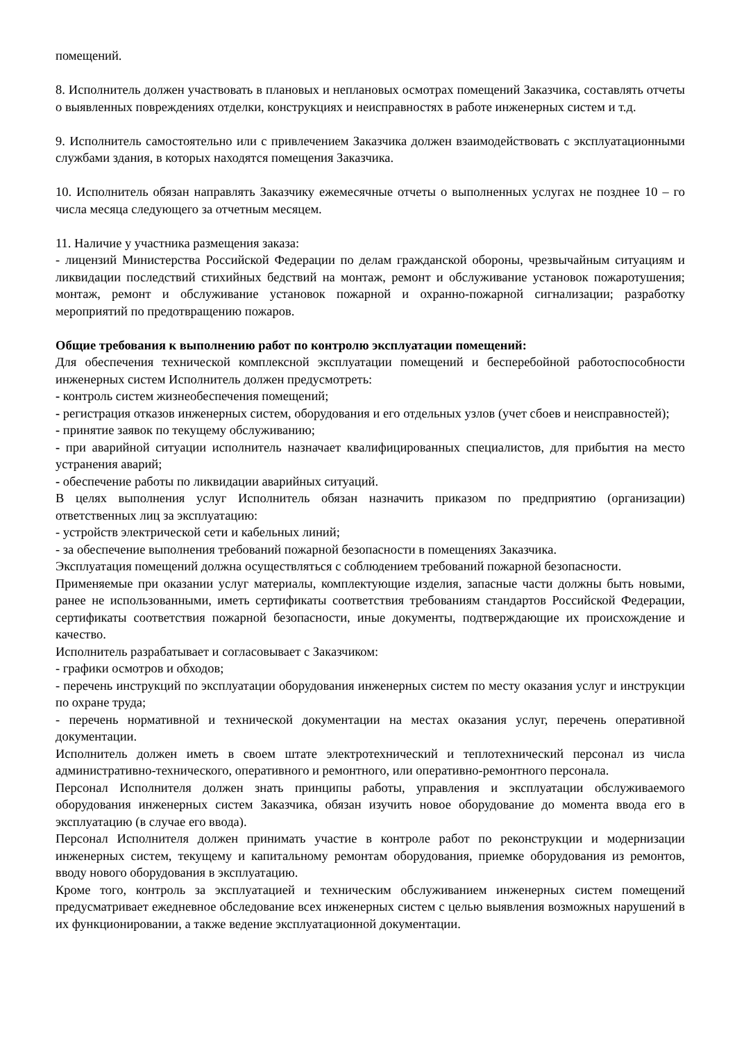помещений.
8. Исполнитель должен участвовать в плановых и неплановых осмотрах помещений Заказчика, составлять отчеты о выявленных повреждениях отделки, конструкциях и неисправностях в работе инженерных систем и т.д.
9. Исполнитель самостоятельно или с привлечением Заказчика должен взаимодействовать с эксплуатационными службами здания, в которых находятся помещения Заказчика.
10. Исполнитель обязан направлять Заказчику ежемесячные отчеты о выполненных услугах не позднее 10 – го числа месяца следующего за отчетным месяцем.
11. Наличие у участника размещения заказа:
- лицензий Министерства Российской Федерации по делам гражданской обороны, чрезвычайным ситуациям и ликвидации последствий стихийных бедствий на монтаж, ремонт и обслуживание установок пожаротушения; монтаж, ремонт и обслуживание установок пожарной и охранно-пожарной сигнализации; разработку мероприятий по предотвращению пожаров.
Общие требования к выполнению работ по контролю эксплуатации помещений:
Для обеспечения технической комплексной эксплуатации помещений и бесперебойной работоспособности инженерных систем Исполнитель должен предусмотреть:
- контроль систем жизнеобеспечения помещений;
- регистрация отказов инженерных систем, оборудования и его отдельных узлов (учет сбоев и неисправностей);
- принятие заявок по текущему обслуживанию;
- при аварийной ситуации исполнитель назначает квалифицированных специалистов, для прибытия на место устранения аварий;
- обеспечение работы по ликвидации аварийных ситуаций.
В целях выполнения услуг Исполнитель обязан назначить приказом по предприятию (организации) ответственных лиц за эксплуатацию:
- устройств электрической сети и кабельных линий;
- за обеспечение выполнения требований пожарной безопасности в помещениях Заказчика.
Эксплуатация помещений должна осуществляться с соблюдением требований пожарной безопасности.
Применяемые при оказании услуг материалы, комплектующие изделия, запасные части должны быть новыми, ранее не использованными, иметь сертификаты соответствия требованиям стандартов Российской Федерации, сертификаты соответствия пожарной безопасности, иные документы, подтверждающие их происхождение и качество.
Исполнитель разрабатывает и согласовывает с Заказчиком:
- графики осмотров и обходов;
- перечень инструкций по эксплуатации оборудования инженерных систем по месту оказания услуг и инструкции по охране труда;
- перечень нормативной и технической документации на местах оказания услуг, перечень оперативной документации.
Исполнитель должен иметь в своем штате электротехнический и теплотехнический персонал из числа административно-технического, оперативного и ремонтного, или оперативно-ремонтного персонала.
Персонал Исполнителя должен знать принципы работы, управления и эксплуатации обслуживаемого оборудования инженерных систем Заказчика, обязан изучить новое оборудование до момента ввода его в эксплуатацию (в случае его ввода).
Персонал Исполнителя должен принимать участие в контроле работ по реконструкции и модернизации инженерных систем, текущему и капитальному ремонтам оборудования, приемке оборудования из ремонтов, вводу нового оборудования в эксплуатацию.
Кроме того, контроль за эксплуатацией и техническим обслуживанием инженерных систем помещений предусматривает ежедневное обследование всех инженерных систем с целью выявления возможных нарушений в их функционировании, а также ведение эксплуатационной документации.